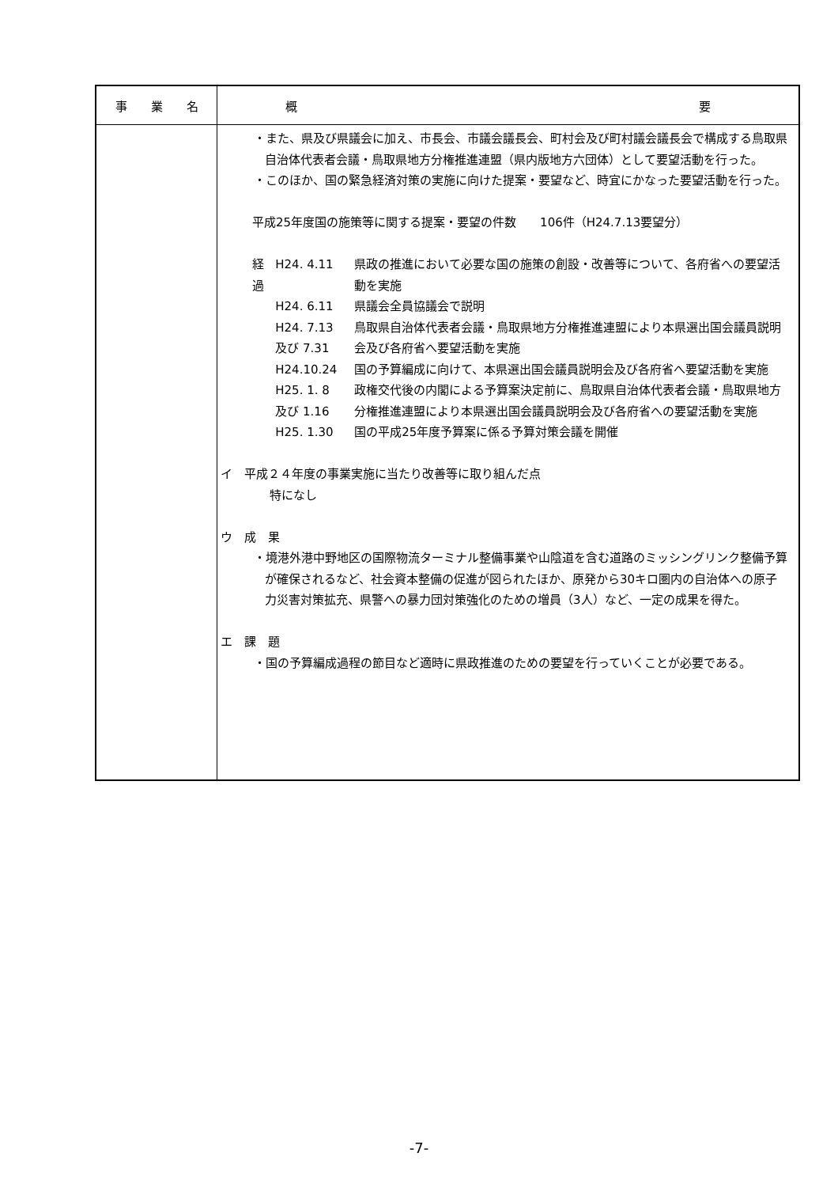| 事 業 名 | 概 要 |
| --- | --- |
| | ・また、県及び県議会に加え、市長会、市議会議長会、町村会及び町村議会議長会で構成する鳥取県自治体代表者会議・鳥取県地方分権推進連盟（県内版地方六団体）として要望活動を行った。 ・このほか、国の緊急経済対策の実施に向けた提案・要望など、時宜にかなった要望活動を行った。 平成25年度国の施策等に関する提案・要望の件数 106件（H24.7.13要望分） 経過 H24. 4.11 県政の推進において必要な国の施策の創設・改善等について、各府省への要望活動を実施 H24. 6.11 県議会全員協議会で説明 H24. 7.13 及び 7.31 鳥取県自治体代表者会議・鳥取県地方分権推進連盟により本県選出国会議員説明会及び各府省へ要望活動を実施 H24.10.24 国の予算編成に向けて、本県選出国会議員説明会及び各府省へ要望活動を実施 H25. 1. 8 及び 1.16 政権交代後の内閣による予算案決定前に、鳥取県自治体代表者会議・鳥取県地方分権推進連盟により本県選出国会議員説明会及び各府省への要望活動を実施 H25. 1.30 国の平成25年度予算案に係る予算対策会議を開催 イ 平成２４年度の事業実施に当たり改善等に取り組んだ点 特になし ウ 成 果 ・境港外港中野地区の国際物流ターミナル整備事業や山陰道を含む道路のミッシングリンク整備予算が確保されるなど、社会資本整備の促進が図られたほか、原発から30キロ圏内の自治体への原子力災害対策拡充、県警への暴力団対策強化のための増員（3人）など、一定の成果を得た。 エ 課 題 ・国の予算編成過程の節目など適時に県政推進のための要望を行っていくことが必要である。 |
-7-